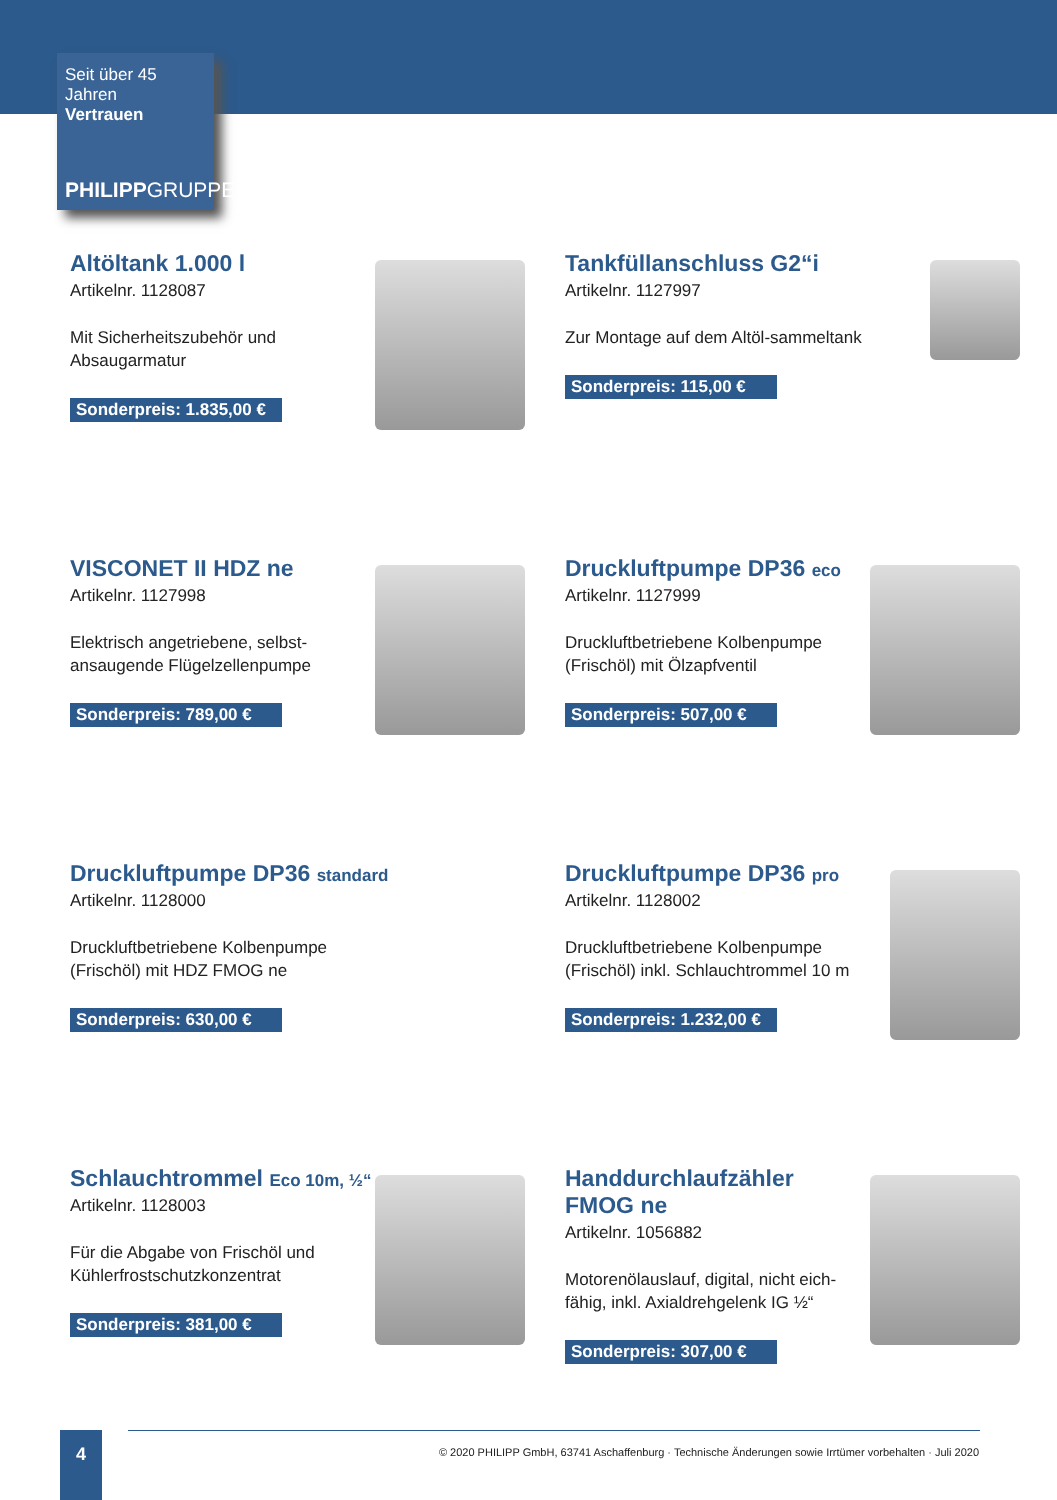Seit über 45 Jahren
Vertrauen
PHILIPPGRUPPE
Altöltank 1.000 l
Artikelnr. 1128087
Mit Sicherheitszubehör und Absaugarmatur
Sonderpreis: 1.835,00 €
Tankfüllanschluss G2“i
Artikelnr. 1127997
Zur Montage auf dem Altöl-sammeltank
Sonderpreis: 115,00 €
VISCONET II HDZ ne
Artikelnr. 1127998
Elektrisch angetriebene, selbst-ansaugende Flügelzellenpumpe
Sonderpreis: 789,00 €
Druckluftpumpe DP36 eco
Artikelnr. 1127999
Druckluftbetriebene Kolbenpumpe (Frischöl) mit Ölzapfventil
Sonderpreis: 507,00 €
Druckluftpumpe DP36 standard
Artikelnr. 1128000
Druckluftbetriebene Kolbenpumpe (Frischöl) mit HDZ FMOG ne
Sonderpreis: 630,00 €
Druckluftpumpe DP36 pro
Artikelnr. 1128002
Druckluftbetriebene Kolbenpumpe (Frischöl) inkl. Schlauchtrommel 10 m
Sonderpreis: 1.232,00 €
Schlauchtrommel Eco 10m, ½“
Artikelnr. 1128003
Für die Abgabe von Frischöl und Kühlerfrostschutzkonzentrat
Sonderpreis: 381,00 €
Handdurchlaufzähler
FMOG ne
Artikelnr. 1056882
Motorenölauslauf, digital, nicht eich-fähig, inkl. Axialdrehgelenk IG ½“
Sonderpreis: 307,00 €
4
© 2020 PHILIPP GmbH, 63741 Aschaffenburg · Technische Änderungen sowie Irrtümer vorbehalten · Juli 2020